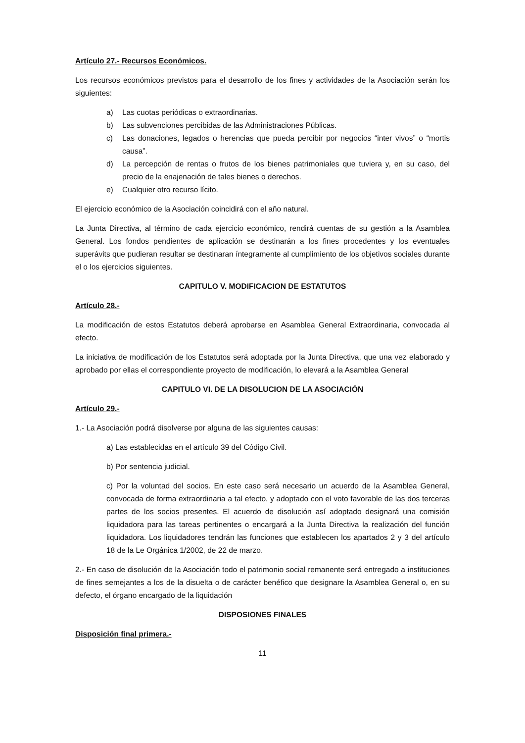Artículo 27.- Recursos Económicos.
Los recursos económicos previstos para el desarrollo de los fines y actividades de la Asociación serán los siguientes:
a) Las cuotas periódicas o extraordinarias.
b) Las subvenciones percibidas de las Administraciones Públicas.
c) Las donaciones, legados o herencias que pueda percibir por negocios “inter vivos” o “mortis causa”.
d) La percepción de rentas o frutos de los bienes patrimoniales que tuviera y, en su caso, del precio de la enajenación de tales bienes o derechos.
e) Cualquier otro recurso lícito.
El ejercicio económico de la Asociación coincidirá con el año natural.
La Junta Directiva, al término de cada ejercicio económico, rendirá cuentas de su gestión a la Asamblea General. Los fondos pendientes de aplicación se destinarán a los fines procedentes y los eventuales superávits que pudieran resultar se destinaran íntegramente al cumplimiento de los objetivos sociales durante el o los ejercicios siguientes.
CAPITULO V. MODIFICACION DE ESTATUTOS
Artículo 28.-
La modificación de estos Estatutos deberá aprobarse en Asamblea General Extraordinaria, convocada al efecto.
La iniciativa de modificación de los Estatutos será adoptada por la Junta Directiva, que una vez elaborado y aprobado por ellas el correspondiente proyecto de modificación, lo elevará a la Asamblea General
CAPITULO VI. DE LA DISOLUCION DE LA ASOCIACIÓN
Artículo 29.-
1.- La Asociación podrá disolverse por alguna de las siguientes causas:
a) Las establecidas en el artículo 39 del Código Civil.
b) Por sentencia judicial.
c) Por la voluntad del socios. En este caso será necesario un acuerdo de la Asamblea General, convocada de forma extraordinaria a tal efecto, y adoptado con el voto favorable de las dos terceras partes de los socios presentes. El acuerdo de disolución así adoptado designará una comisión liquidadora para las tareas pertinentes o encargará a la Junta Directiva la realización del función liquidadora. Los liquidadores tendrán las funciones que establecen los apartados 2 y 3 del artículo 18 de la Le Orgánica 1/2002, de 22 de marzo.
2.- En caso de disolución de la Asociación todo el patrimonio social remanente será entregado a instituciones de fines semejantes a los de la disuelta o de carácter benéfico que designare la Asamblea General o, en su defecto, el órgano encargado de la liquidación
DISPOSIONES FINALES
Disposición final primera.-
11